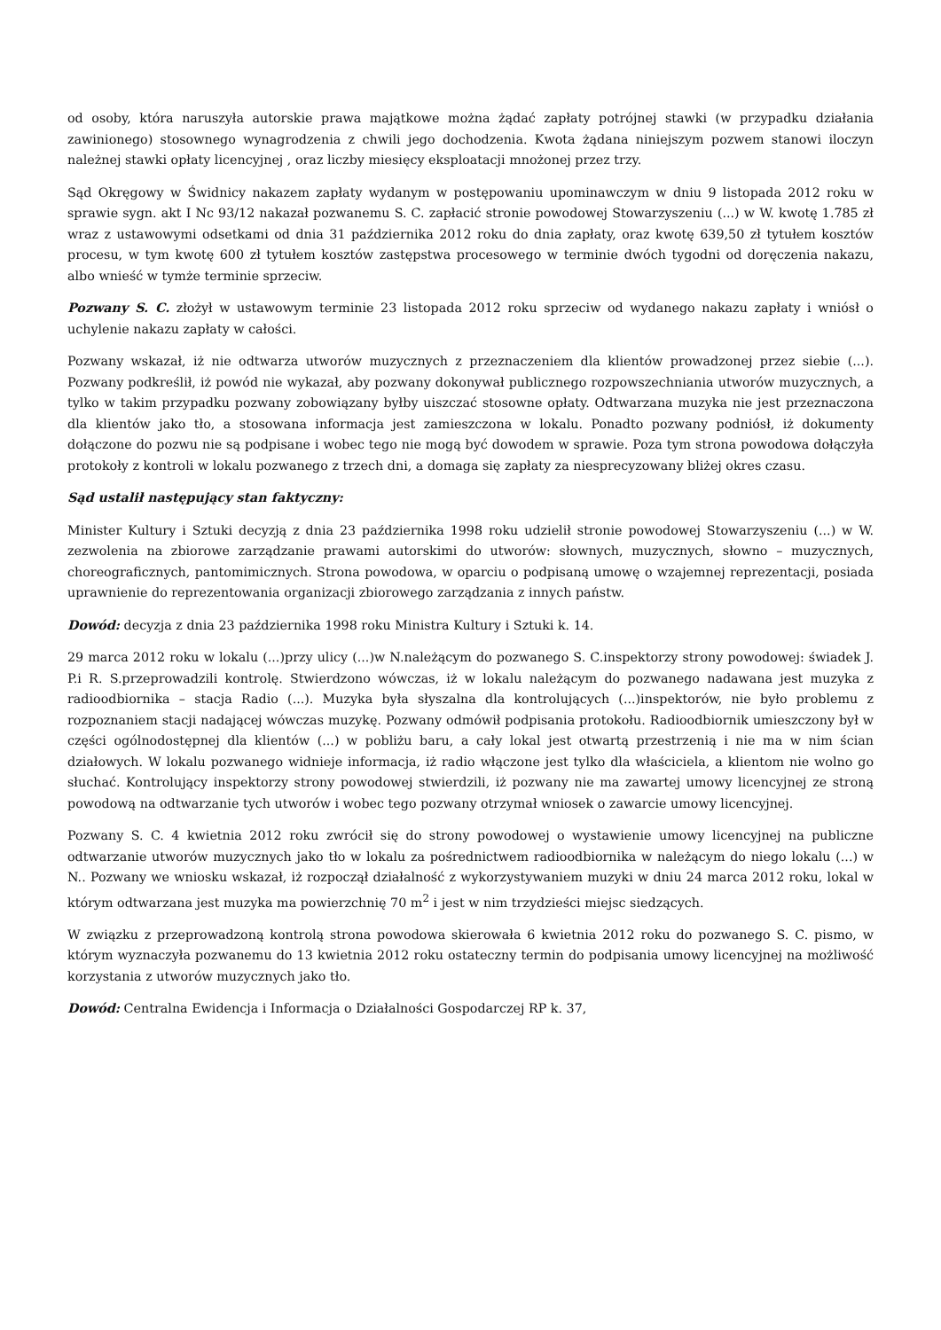od osoby, która naruszyła autorskie prawa majątkowe można żądać zapłaty potrójnej stawki (w przypadku działania zawinionego) stosownego wynagrodzenia z chwili jego dochodzenia. Kwota żądana niniejszym pozwem stanowi iloczyn należnej stawki opłaty licencyjnej , oraz liczby miesięcy eksploatacji mnożonej przez trzy.
Sąd Okręgowy w Świdnicy nakazem zapłaty wydanym w postępowaniu upominawczym w dniu 9 listopada 2012 roku w sprawie sygn. akt I Nc 93/12 nakazał pozwanemu S. C. zapłacić stronie powodowej Stowarzyszeniu (...) w W. kwotę 1.785 zł wraz z ustawowymi odsetkami od dnia 31 października 2012 roku do dnia zapłaty, oraz kwotę 639,50 zł tytułem kosztów procesu, w tym kwotę 600 zł tytułem kosztów zastępstwa procesowego w terminie dwóch tygodni od doręczenia nakazu, albo wnieść w tymże terminie sprzeciw.
Pozwany S. C. złożył w ustawowym terminie 23 listopada 2012 roku sprzeciw od wydanego nakazu zapłaty i wniósł o uchylenie nakazu zapłaty w całości.
Pozwany wskazał, iż nie odtwarza utworów muzycznych z przeznaczeniem dla klientów prowadzonej przez siebie (...). Pozwany podkreślił, iż powód nie wykazał, aby pozwany dokonywał publicznego rozpowszechniania utworów muzycznych, a tylko w takim przypadku pozwany zobowiązany byłby uiszczać stosowne opłaty. Odtwarzana muzyka nie jest przeznaczona dla klientów jako tło, a stosowana informacja jest zamieszczona w lokalu. Ponadto pozwany podniósł, iż dokumenty dołączone do pozwu nie są podpisane i wobec tego nie mogą być dowodem w sprawie. Poza tym strona powodowa dołączyła protokoły z kontroli w lokalu pozwanego z trzech dni, a domaga się zapłaty za niesprecyzowany bliżej okres czasu.
Sąd ustalił następujący stan faktyczny:
Minister Kultury i Sztuki decyzją z dnia 23 października 1998 roku udzielił stronie powodowej Stowarzyszeniu (...) w W. zezwolenia na zbiorowe zarządzanie prawami autorskimi do utworów: słownych, muzycznych, słowno – muzycznych, choreograficznych, pantomimicznych. Strona powodowa, w oparciu o podpisaną umowę o wzajemnej reprezentacji, posiada uprawnienie do reprezentowania organizacji zbiorowego zarządzania z innych państw.
Dowód: decyzja z dnia 23 października 1998 roku Ministra Kultury i Sztuki k. 14.
29 marca 2012 roku w lokalu (...)przy ulicy (...)w N.należącym do pozwanego S. C.inspektorzy strony powodowej: świadek J. P.i R. S.przeprowadzili kontrolę. Stwierdzono wówczas, iż w lokalu należącym do pozwanego nadawana jest muzyka z radioodbiornika – stacja Radio (...). Muzyka była słyszalna dla kontrolujących (...)inspektorów, nie było problemu z rozpoznaniem stacji nadającej wówczas muzykę. Pozwany odmówił podpisania protokołu. Radioodbiornik umieszczony był w części ogólnodostępnej dla klientów (...) w pobliżu baru, a cały lokal jest otwartą przestrzenią i nie ma w nim ścian działowych. W lokalu pozwanego widnieje informacja, iż radio włączone jest tylko dla właściciela, a klientom nie wolno go słuchać. Kontrolujący inspektorzy strony powodowej stwierdzili, iż pozwany nie ma zawartej umowy licencyjnej ze stroną powodową na odtwarzanie tych utworów i wobec tego pozwany otrzymał wniosek o zawarcie umowy licencyjnej.
Pozwany S. C. 4 kwietnia 2012 roku zwrócił się do strony powodowej o wystawienie umowy licencyjnej na publiczne odtwarzanie utworów muzycznych jako tło w lokalu za pośrednictwem radioodbiornika w należącym do niego lokalu (...) w N.. Pozwany we wniosku wskazał, iż rozpoczął działalność z wykorzystywaniem muzyki w dniu 24 marca 2012 roku, lokal w którym odtwarzana jest muzyka ma powierzchnię 70 m<sup>2</sup> i jest w nim trzydzieści miejsc siedzących.
W związku z przeprowadzoną kontrolą strona powodowa skierowała 6 kwietnia 2012 roku do pozwanego S. C. pismo, w którym wyznaczyła pozwanemu do 13 kwietnia 2012 roku ostateczny termin do podpisania umowy licencyjnej na możliwość korzystania z utworów muzycznych jako tło.
Dowód: Centralna Ewidencja i Informacja o Działalności Gospodarczej RP k. 37,